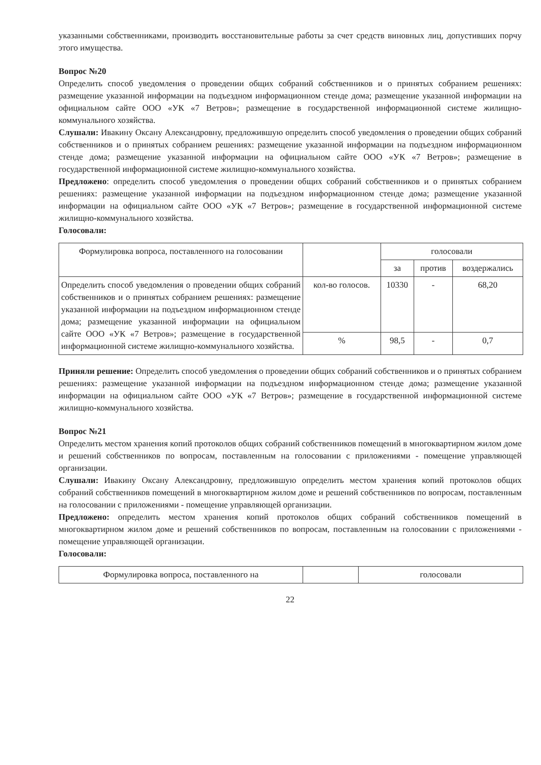указанными собственниками, производить восстановительные работы за счет средств виновных лиц, допустивших порчу этого имущества.
Вопрос №20
Определить способ уведомления о проведении общих собраний собственников и о принятых собранием решениях: размещение указанной информации на подъездном информационном стенде дома; размещение указанной информации на официальном сайте ООО «УК «7 Ветров»; размещение в государственной информационной системе жилищно-коммунального хозяйства.
Слушали: Ивакину Оксану Александровну, предложившую определить способ уведомления о проведении общих собраний собственников и о принятых собранием решениях: размещение указанной информации на подъездном информационном стенде дома; размещение указанной информации на официальном сайте ООО «УК «7 Ветров»; размещение в государственной информационной системе жилищно-коммунального хозяйства.
Предложено: определить способ уведомления о проведении общих собраний собственников и о принятых собранием решениях: размещение указанной информации на подъездном информационном стенде дома; размещение указанной информации на официальном сайте ООО «УК «7 Ветров»; размещение в государственной информационной системе жилищно-коммунального хозяйства.
Голосовали:
| Формулировка вопроса, поставленного на голосовании | | голосовали | | |
| --- | --- | --- | --- | --- |
| | | за | против | воздержались |
| Определить способ уведомления о проведении общих собраний собственников и о принятых собранием решениях: размещение указанной информации на подъездном информационном стенде дома; размещение указанной информации на официальном сайте ООО «УК «7 Ветров»; размещение в государственной информационной системе жилищно-коммунального хозяйства. | кол-во голосов. | 10330 | - | 68,20 |
| | % | 98,5 | - | 0,7 |
Приняли решение: Определить способ уведомления о проведении общих собраний собственников и о принятых собранием решениях: размещение указанной информации на подъездном информационном стенде дома; размещение указанной информации на официальном сайте ООО «УК «7 Ветров»; размещение в государственной информационной системе жилищно-коммунального хозяйства.
Вопрос №21
Определить местом хранения копий протоколов общих собраний собственников помещений в многоквартирном жилом доме и решений собственников по вопросам, поставленным на голосовании с приложениями - помещение управляющей организации.
Слушали: Ивакину Оксану Александровну, предложившую определить местом хранения копий протоколов общих собраний собственников помещений в многоквартирном жилом доме и решений собственников по вопросам, поставленным на голосовании с приложениями - помещение управляющей организации.
Предложено: определить местом хранения копий протоколов общих собраний собственников помещений в многоквартирном жилом доме и решений собственников по вопросам, поставленным на голосовании с приложениями - помещение управляющей организации.
Голосовали:
| Формулировка вопроса, поставленного на | | голосовали |
| --- | --- | --- |
22